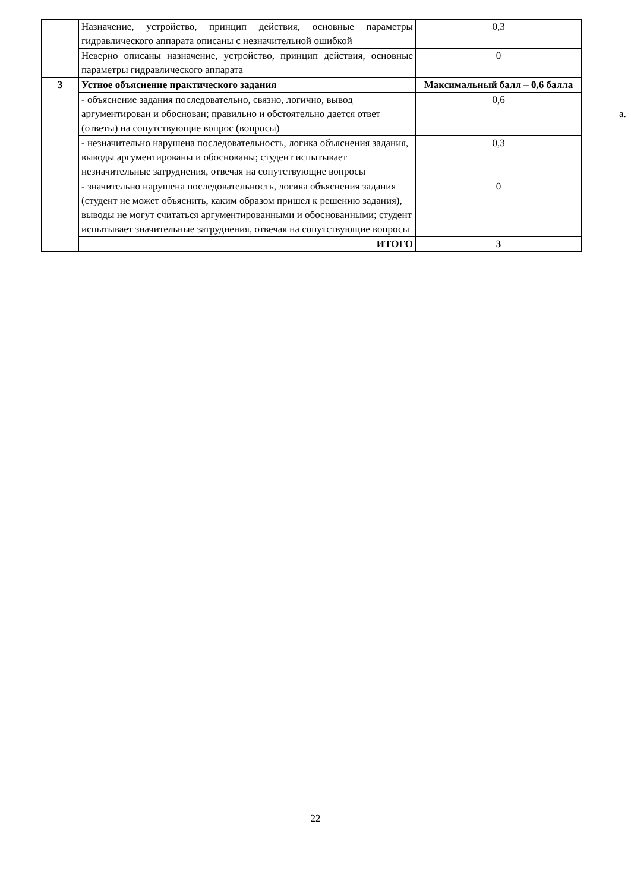| | Назначение, устройство, принцип действия, основные параметры гидравлического аппарата описаны с незначительной ошибкой | 0,3 |
| | Неверно описаны назначение, устройство, принцип действия, основные параметры гидравлического аппарата | 0 |
| 3 | Устное объяснение практического задания | Максимальный балл – 0,6 балла |
| | - объяснение задания последовательно, связно, логично, вывод аргументирован и обоснован; правильно и обстоятельно дается ответ (ответы) на сопутствующие вопрос (вопросы) | 0,6 |
| | - незначительно нарушена последовательность, логика объяснения задания, выводы аргументированы и обоснованы; студент испытывает незначительные затруднения, отвечая на сопутствующие вопросы | 0,3 |
| | - значительно нарушена последовательность, логика объяснения задания (студент не может объяснить, каким образом пришел к решению задания), выводы не могут считаться аргументированными и обоснованными; студент испытывает значительные затруднения, отвечая на сопутствующие вопросы | 0 |
| | ИТОГО | 3 |
a.
22